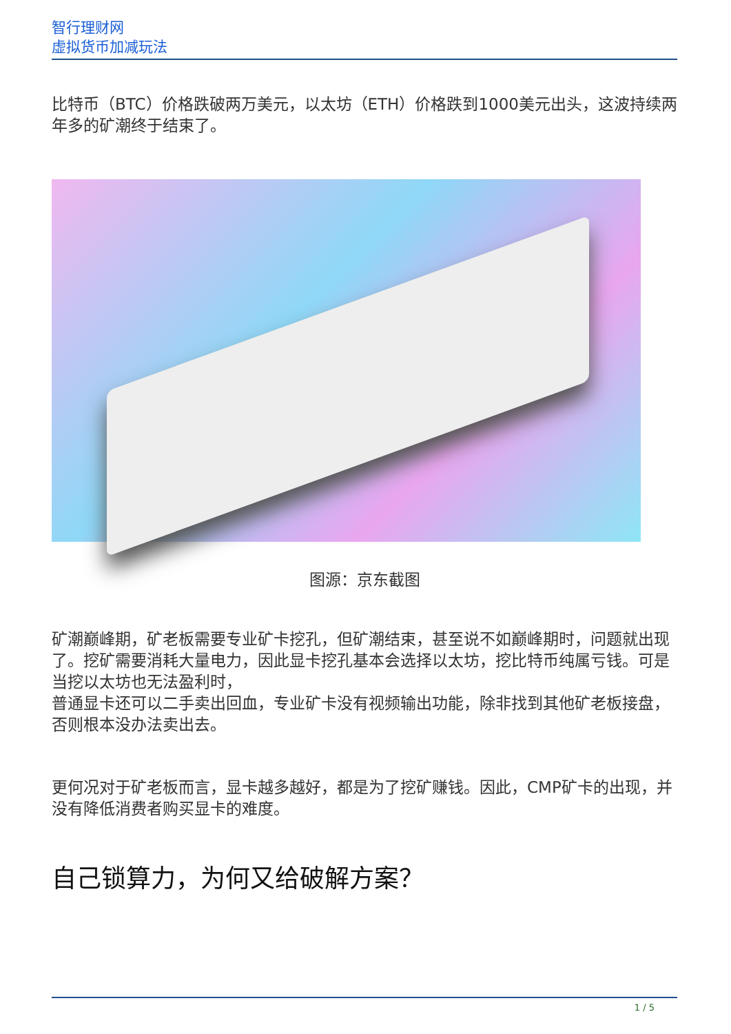智行理财网
虚拟货币加减玩法
比特币（BTC）价格跌破两万美元，以太坊（ETH）价格跌到1000美元出头，这波持续两年多的矿潮终于结束了。
图源：京东截图
矿潮巅峰期，矿老板需要专业矿卡挖孔，但矿潮结束，甚至说不如巅峰期时，问题就出现了。挖矿需要消耗大量电力，因此显卡挖孔基本会选择以太坊，挖比特币纯属亏钱。可是当挖以太坊也无法盈利时，
普通显卡还可以二手卖出回血，专业矿卡没有视频输出功能，除非找到其他矿老板接盘，否则根本没办法卖出去。
更何况对于矿老板而言，显卡越多越好，都是为了挖矿赚钱。因此，CMP矿卡的出现，并没有降低消费者购买显卡的难度。
自己锁算力，为何又给破解方案？
1 / 5